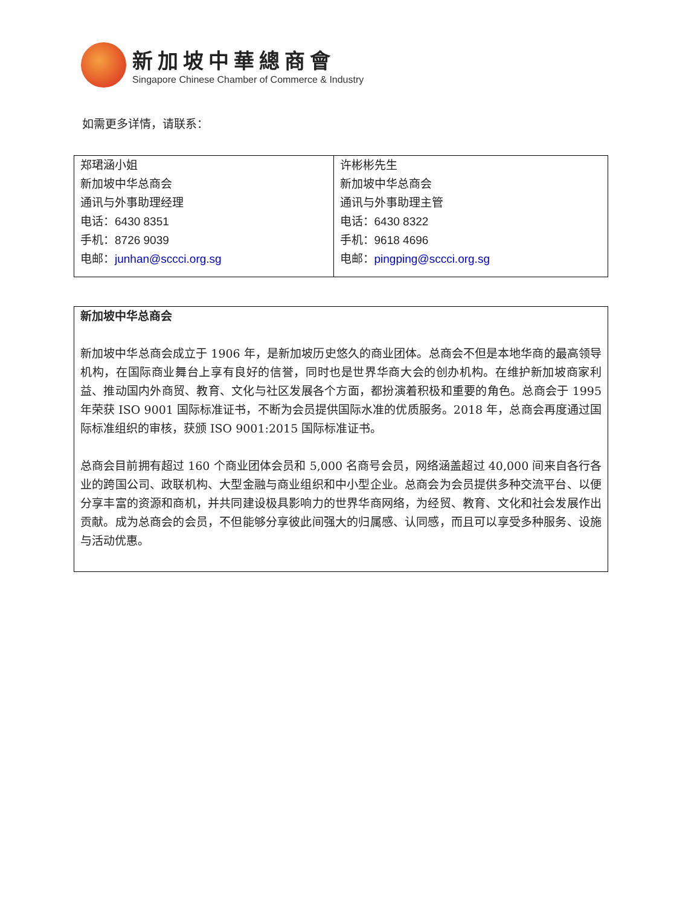新加坡中華總商會
Singapore Chinese Chamber of Commerce & Industry
如需更多详情，请联系：
| 郑珺涵小姐 新加坡中华总商会 通讯与外事助理经理 电话： 6430 8351 手机： 8726 9039 电邮： junhan@sccci.org.sg | 许彬彬先生 新加坡中华总商会 通讯与外事助理主管 电话： 6430 8322 手机： 9618 4696 电邮： pingping@sccci.org.sg |
新加坡中华总商会
新加坡中华总商会成立于 1906 年，是新加坡历史悠久的商业团体。总商会不但是本地华商的最高领导机构，在国际商业舞台上享有良好的信誉，同时也是世界华商大会的创办机构。在维护新加坡商家利益、推动国内外商贸、教育、文化与社区发展各个方面，都扮演着积极和重要的角色。总商会于 1995 年荣获 ISO 9001 国际标准证书，不断为会员提供国际水准的优质服务。2018 年，总商会再度通过国际标准组织的审核，获颁 ISO 9001:2015 国际标准证书。
总商会目前拥有超过 160 个商业团体会员和 5,000 名商号会员，网络涵盖超过 40,000 间来自各行各业的跨国公司、政联机构、大型金融与商业组织和中小型企业。总商会为会员提供多种交流平台、以便分享丰富的资源和商机，并共同建设极具影响力的世界华商网络，为经贸、教育、文化和社会发展作出贡献。成为总商会的会员，不但能够分享彼此间强大的归属感、认同感，而且可以享受多种服务、设施与活动优惠。